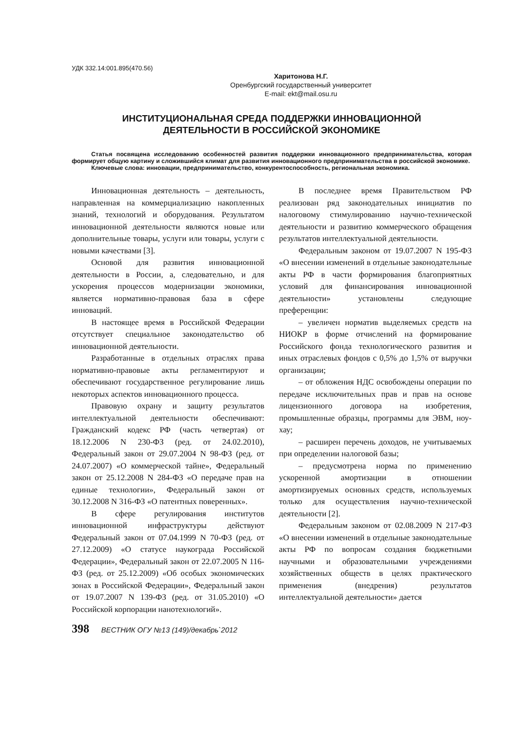УДК 332.14:001.895(470.56)
Харитонова Н.Г.
Оренбургский государственный университет
E-mail: ekt@mail.osu.ru
ИНСТИТУЦИОНАЛЬНАЯ СРЕДА ПОДДЕРЖКИ ИННОВАЦИОННОЙ
ДЕЯТЕЛЬНОСТИ В РОССИЙСКОЙ ЭКОНОМИКЕ
Статья посвящена исследованию особенностей развития поддержки инновационного предпринимательства, которая формирует общую картину и сложившийся климат для развития инновационного предпринимательства в российской экономике.
Ключевые слова: инновации, предпринимательство, конкурентоспособность, региональная экономика.
Инновационная деятельность – деятельность, направленная на коммерциализацию накопленных знаний, технологий и оборудования. Результатом инновационной деятельности являются новые или дополнительные товары, услуги или товары, услуги с новыми качествами [3].
Основой для развития инновационной деятельности в России, а, следовательно, и для ускорения процессов модернизации экономики, является нормативно-правовая база в сфере инноваций.
В настоящее время в Российской Федерации отсутствует специальное законодательство об инновационной деятельности.
Разработанные в отдельных отраслях права нормативно-правовые акты регламентируют и обеспечивают государственное регулирование лишь некоторых аспектов инновационного процесса.
Правовую охрану и защиту результатов интеллектуальной деятельности обеспечивают: Гражданский кодекс РФ (часть четвертая) от 18.12.2006 N 230-ФЗ (ред. от 24.02.2010), Федеральный закон от 29.07.2004 N 98-ФЗ (ред. от 24.07.2007) «О коммерческой тайне», Федеральный закон от 25.12.2008 N 284-ФЗ «О передаче прав на единые технологии», Федеральный закон от 30.12.2008 N 316-ФЗ «О патентных поверенных».
В сфере регулирования институтов инновационной инфраструктуры действуют Федеральный закон от 07.04.1999 N 70-ФЗ (ред. от 27.12.2009) «О статусе наукограда Российской Федерации», Федеральный закон от 22.07.2005 N 116-ФЗ (ред. от 25.12.2009) «Об особых экономических зонах в Российской Федерации», Федеральный закон от 19.07.2007 N 139-ФЗ (ред. от 31.05.2010) «О Российской корпорации нанотехнологий».
В последнее время Правительством РФ реализован ряд законодательных инициатив по налоговому стимулированию научно-технической деятельности и развитию коммерческого обращения результатов интеллектуальной деятельности.
Федеральным законом от 19.07.2007 N 195-ФЗ «О внесении изменений в отдельные законодательные акты РФ в части формирования благоприятных условий для финансирования инновационной деятельности» установлены следующие преференции:
– увеличен норматив выделяемых средств на НИОКР в форме отчислений на формирование Российского фонда технологического развития и иных отраслевых фондов с 0,5% до 1,5% от выручки организации;
– от обложения НДС освобождены операции по передаче исключительных прав и прав на основе лицензионного договора на изобретения, промышленные образцы, программы для ЭВМ, ноу-хау;
– расширен перечень доходов, не учитываемых при определении налоговой базы;
– предусмотрена норма по применению ускоренной амортизации в отношении амортизируемых основных средств, используемых только для осуществления научно-технической деятельности [2].
Федеральным законом от 02.08.2009 N 217-ФЗ «О внесении изменений в отдельные законодательные акты РФ по вопросам создания бюджетными научными и образовательными учреждениями хозяйственных обществ в целях практического применения (внедрения) результатов интеллектуальной деятельности» дается
398 ВЕСТНИК ОГУ №13 (149)/декабрь`2012